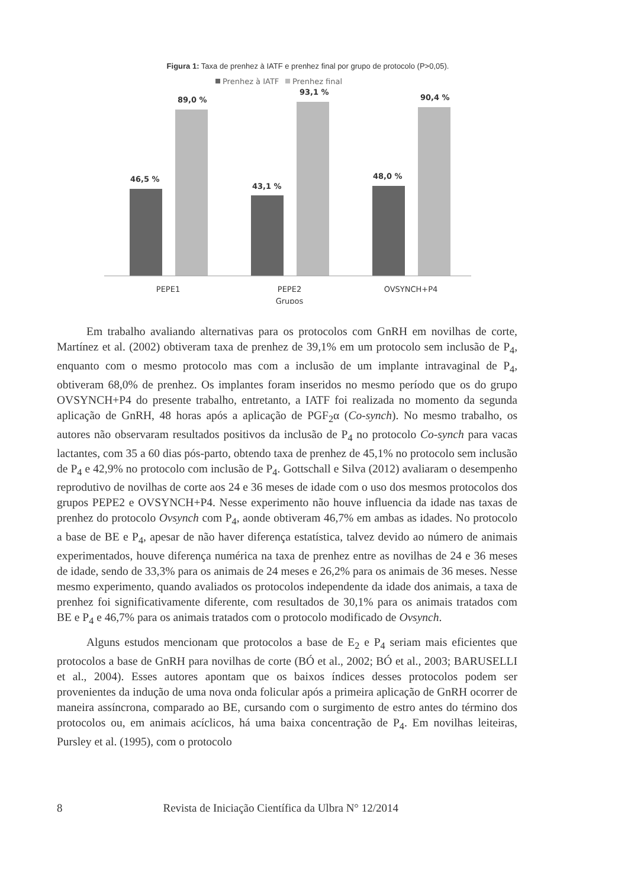Figura 1: Taxa de prenhez à IATF e prenhez final por grupo de protocolo (P>0,05).
Prenhez à IATF
Prenhez final
46,5 %
89,0 %
43,1 %
93,1 %
48,0 %
90,4 %
PEPE1
PEPE2
OVSYNCH+P4
Grupos
Em trabalho avaliando alternativas para os protocolos com GnRH em novilhas de corte, Martínez et al. (2002) obtiveram taxa de prenhez de 39,1% em um protocolo sem inclusão de P<sub>4</sub>, enquanto com o mesmo protocolo mas com a inclusão de um implante intravaginal de P<sub>4</sub>, obtiveram 68,0% de prenhez. Os implantes foram inseridos no mesmo período que os do grupo OVSYNCH+P4 do presente trabalho, entretanto, a IATF foi realizada no momento da segunda aplicação de GnRH, 48 horas após a aplicação de PGF<sub>2</sub>α (Co-synch). No mesmo trabalho, os autores não observaram resultados positivos da inclusão de P<sub>4</sub> no protocolo Co-synch para vacas lactantes, com 35 a 60 dias pós-parto, obtendo taxa de prenhez de 45,1% no protocolo sem inclusão de P<sub>4</sub> e 42,9% no protocolo com inclusão de P<sub>4</sub>. Gottschall e Silva (2012) avaliaram o desempenho reprodutivo de novilhas de corte aos 24 e 36 meses de idade com o uso dos mesmos protocolos dos grupos PEPE2 e OVSYNCH+P4. Nesse experimento não houve influencia da idade nas taxas de prenhez do protocolo Ovsynch com P<sub>4</sub>, aonde obtiveram 46,7% em ambas as idades. No protocolo a base de BE e P<sub>4</sub>, apesar de não haver diferença estatística, talvez devido ao número de animais experimentados, houve diferença numérica na taxa de prenhez entre as novilhas de 24 e 36 meses de idade, sendo de 33,3% para os animais de 24 meses e 26,2% para os animais de 36 meses. Nesse mesmo experimento, quando avaliados os protocolos independente da idade dos animais, a taxa de prenhez foi significativamente diferente, com resultados de 30,1% para os animais tratados com BE e P<sub>4</sub> e 46,7% para os animais tratados com o protocolo modificado de Ovsynch.
Alguns estudos mencionam que protocolos a base de E<sub>2</sub> e P<sub>4</sub> seriam mais eficientes que protocolos a base de GnRH para novilhas de corte (BÓ et al., 2002; BÓ et al., 2003; BARUSELLI et al., 2004). Esses autores apontam que os baixos índices desses protocolos podem ser provenientes da indução de uma nova onda folicular após a primeira aplicação de GnRH ocorrer de maneira assíncrona, comparado ao BE, cursando com o surgimento de estro antes do término dos protocolos ou, em animais acíclicos, há uma baixa concentração de P<sub>4</sub>. Em novilhas leiteiras, Pursley et al. (1995), com o protocolo
8 Revista de Iniciação Científica da Ulbra N° 12/2014